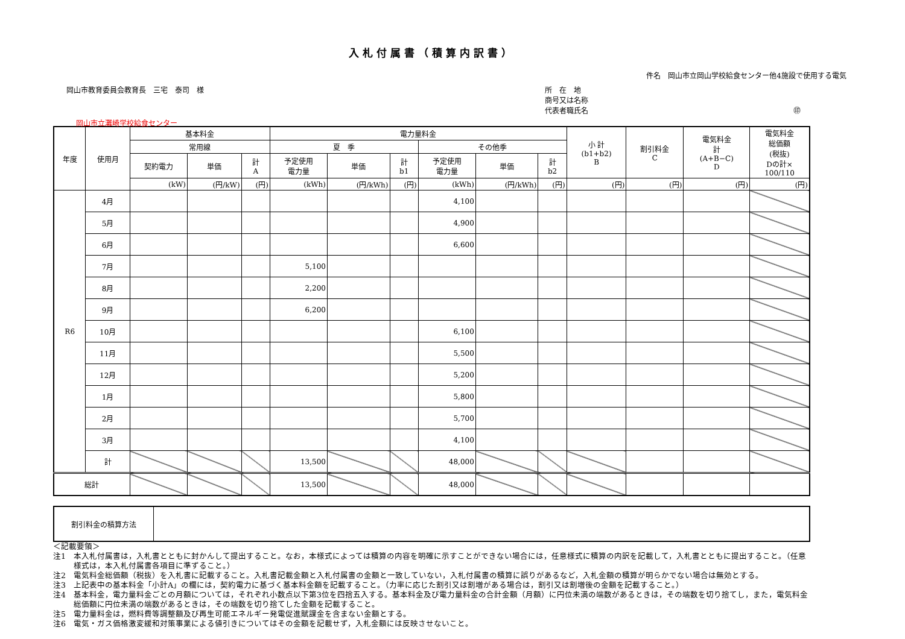入札付属書（積算内訳書）
件名　岡山市立岡山学校給食センター他4施設で使用する電気
岡山市教育委員会教育長　三宅　泰司　様
所　在　地
商号又は名称
代表者職氏名 ㊞
岡山市立灘崎学校給食センター
| 年度 | 使用月 | 基本料金 | | | 電力量料金 | | | | | | 小 計 (b1+b2) B | 割引料金 C | 電気料金 計 (A+B−C) D | 電気料金 総価額 (税抜) Dの計× 100/110 |
| --- | --- | --- | --- | --- | --- | --- | --- | --- | --- | --- | --- | --- | --- | --- |
| | | 常用線 | | | 夏 季 | | | その他季 | | | | | | |
| | | 契約電力 | 単価 | 計 A | 予定使用 電力量 | 単価 | 計 b1 | 予定使用 電力量 | 単価 | 計 b2 | | | | |
| | | (kW) | (円/kW) | (円) | (kWh) | (円/kWh) | (円) | (kWh) | (円/kWh) | (円) | (円) | (円) | (円) | (円) |
| R6 | 4月 | | | | | | | 4,100 | | | | | | |
| | 5月 | | | | | | | 4,900 | | | | | | |
| | 6月 | | | | | | | 6,600 | | | | | | |
| | 7月 | | | | 5,100 | | | | | | | | | |
| | 8月 | | | | 2,200 | | | | | | | | | |
| | 9月 | | | | 6,200 | | | | | | | | | |
| | 10月 | | | | | | | 6,100 | | | | | | |
| | 11月 | | | | | | | 5,500 | | | | | | |
| | 12月 | | | | | | | 5,200 | | | | | | |
| | 1月 | | | | | | | 5,800 | | | | | | |
| | 2月 | | | | | | | 5,700 | | | | | | |
| | 3月 | | | | | | | 4,100 | | | | | | |
| | 計 | | | | 13,500 | | | 48,000 | | | | | | |
| 総計 | | | | | 13,500 | | | 48,000 | | | | | | |
| 割引料金の積算方法 | |
＜記載要領＞
注1　本入札付属書は，入札書とともに封かんして提出すること。なお，本様式によっては積算の内容を明確に示すことができない場合には，任意様式に積算の内訳を記載して，入札書とともに提出すること。（任意様式は，本入札付属書各項目に準ずること。）
注2　電気料金総価額（税抜）を入札書に記載すること。入札書記載金額と入札付属書の金額と一致していない，入札付属書の積算に誤りがあるなど，入札金額の積算が明らかでない場合は無効とする。
注3　上記表中の基本料金「小計A」の欄には，契約電力に基づく基本料金額を記載すること。（力率に応じた割引又は割増がある場合は，割引又は割増後の金額を記載すること。）
注4　基本料金，電力量料金ごとの月額については，それぞれ小数点以下第3位を四捨五入する。基本料金及び電力量料金の合計金額（月額）に円位未満の端数があるときは，その端数を切り捨てし，また，電気料金総価額に円位未満の端数があるときは，その端数を切り捨てした金額を記載すること。
注5　電力量料金は，燃料費等調整額及び再生可能エネルギー発電促進賦課金を含まない金額とする。
注6　電気・ガス価格激変緩和対策事業による値引きについてはその金額を記載せず，入札金額には反映させないこと。